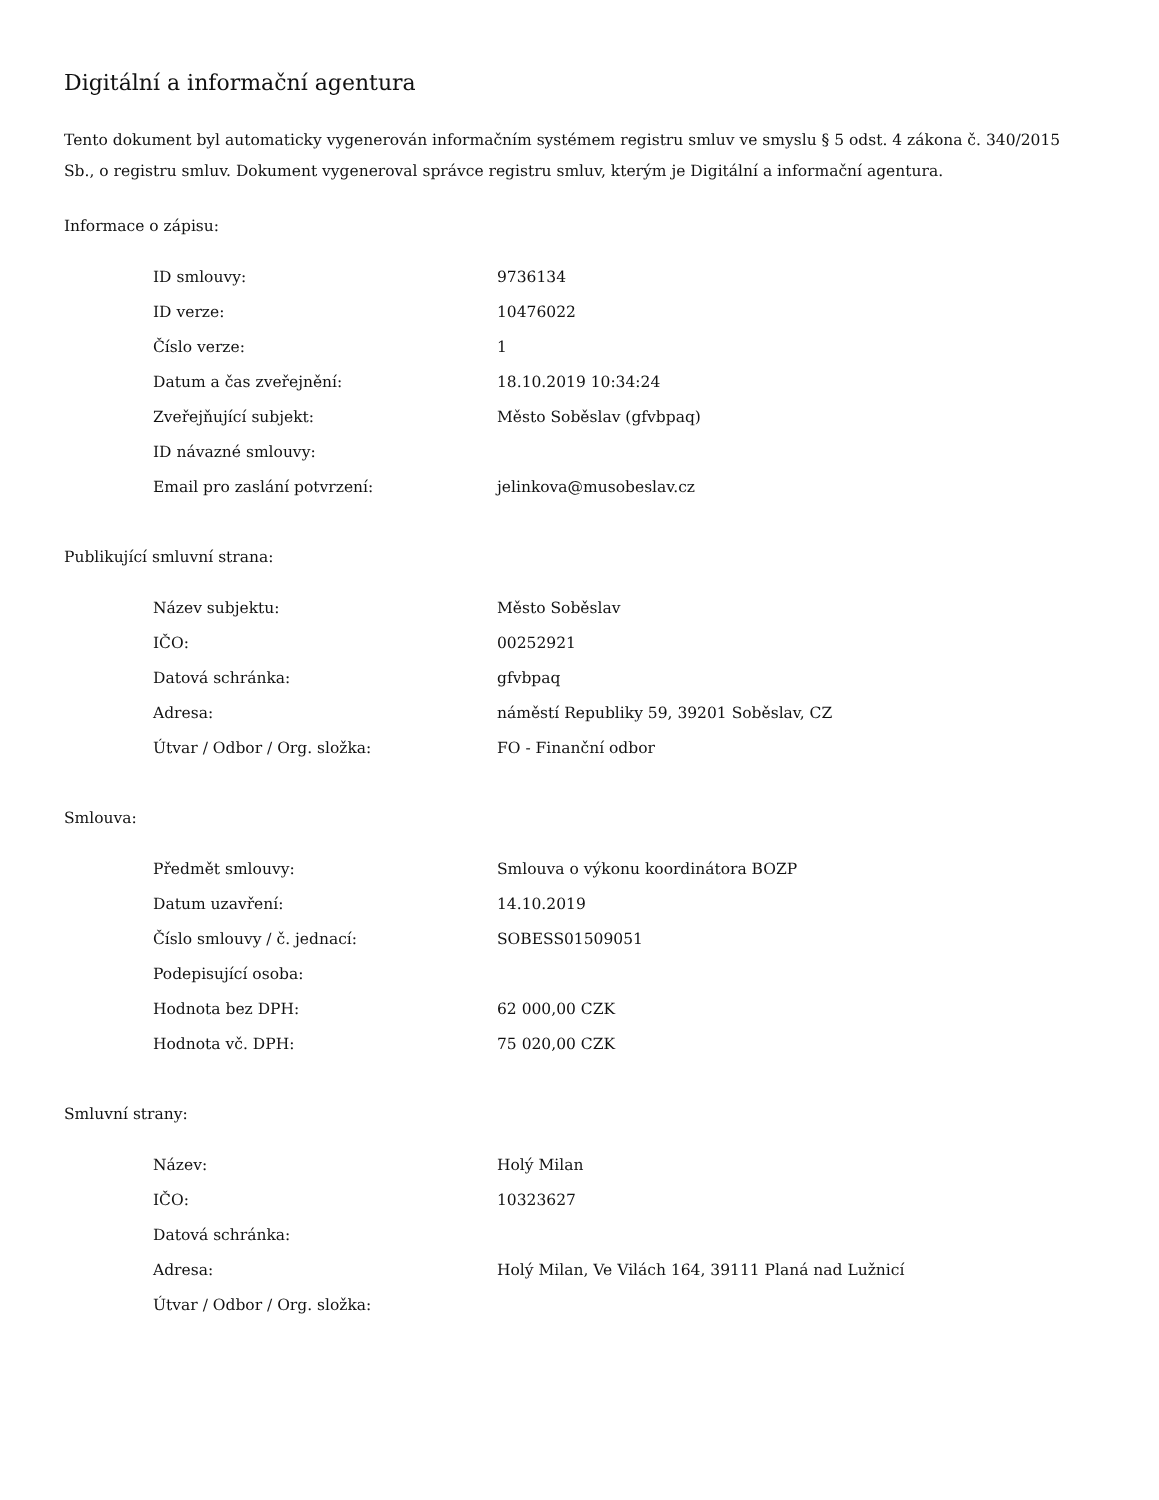Digitální a informační agentura
Tento dokument byl automaticky vygenerován informačním systémem registru smluv ve smyslu § 5 odst. 4 zákona č. 340/2015 Sb., o registru smluv. Dokument vygeneroval správce registru smluv, kterým je Digitální a informační agentura.
Informace o zápisu:
| ID smlouvy: | 9736134 |
| ID verze: | 10476022 |
| Číslo verze: | 1 |
| Datum a čas zveřejnění: | 18.10.2019 10:34:24 |
| Zveřejňující subjekt: | Město Soběslav (gfvbpaq) |
| ID návazné smlouvy: | |
| Email pro zaslání potvrzení: | jelinkova@musobeslav.cz |
Publikující smluvní strana:
| Název subjektu: | Město Soběslav |
| IČO: | 00252921 |
| Datová schránka: | gfvbpaq |
| Adresa: | náměstí Republiky 59, 39201 Soběslav, CZ |
| Útvar / Odbor / Org. složka: | FO - Finanční odbor |
Smlouva:
| Předmět smlouvy: | Smlouva o výkonu koordinátora BOZP |
| Datum uzavření: | 14.10.2019 |
| Číslo smlouvy / č. jednací: | SOBESS01509051 |
| Podepisující osoba: | |
| Hodnota bez DPH: | 62 000,00 CZK |
| Hodnota vč. DPH: | 75 020,00 CZK |
Smluvní strany:
| Název: | Holý Milan |
| IČO: | 10323627 |
| Datová schránka: | |
| Adresa: | Holý Milan, Ve Vilách 164, 39111 Planá nad Lužnicí |
| Útvar / Odbor / Org. složka: | |